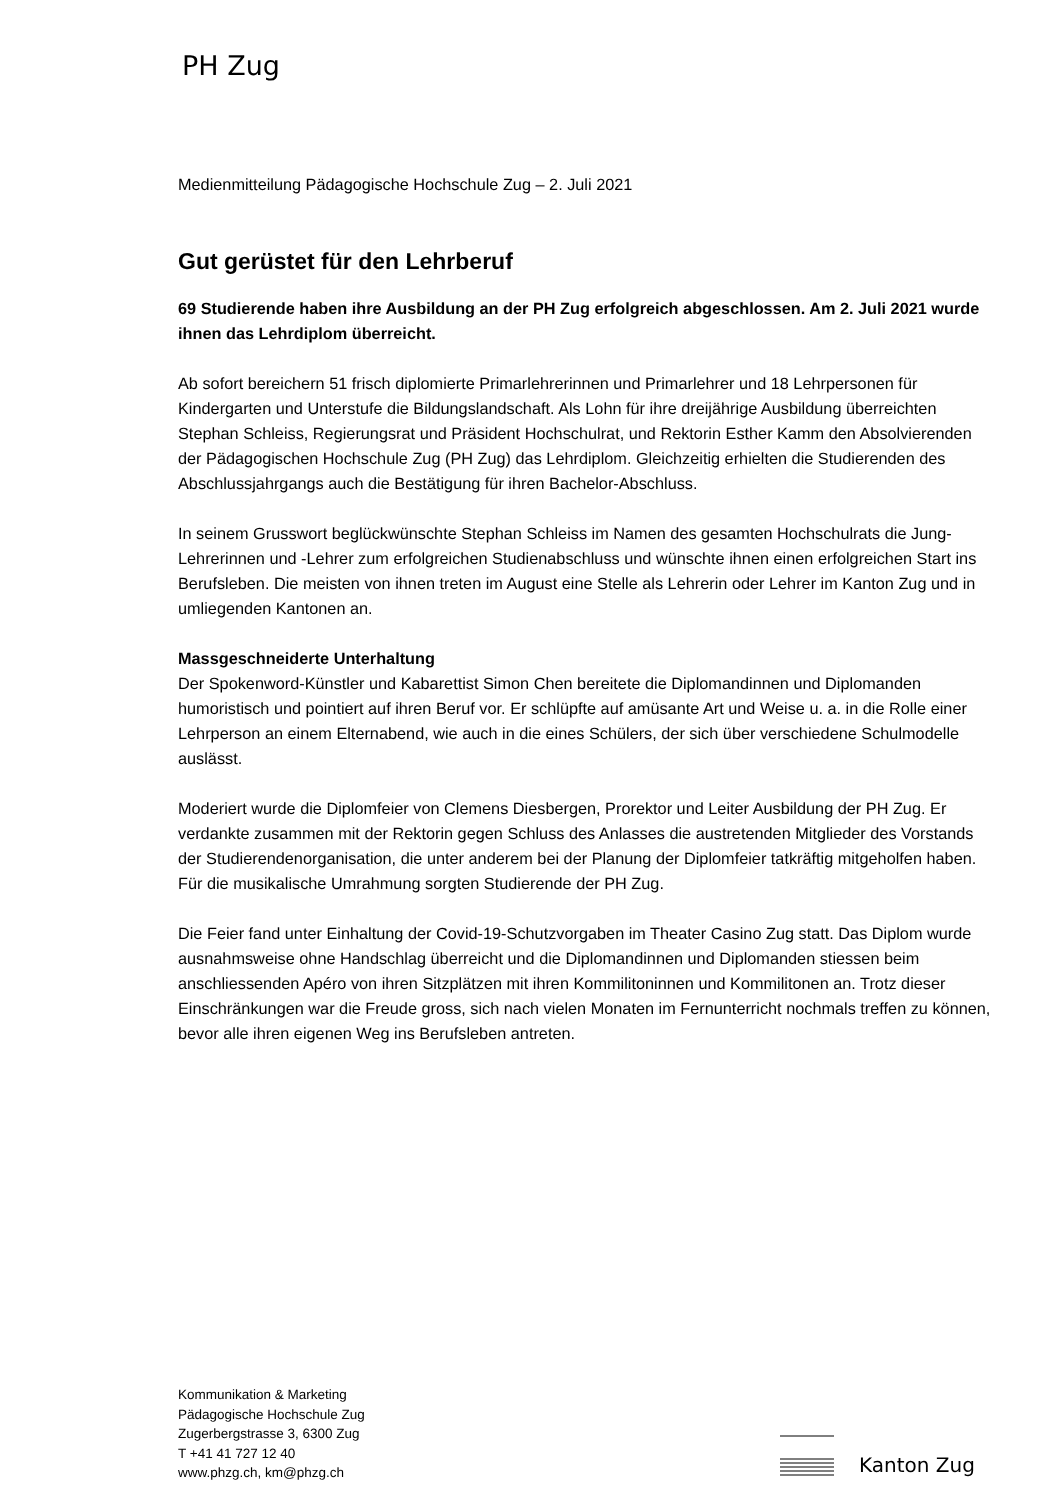PH Zug
Medienmitteilung Pädagogische Hochschule Zug – 2. Juli 2021
Gut gerüstet für den Lehrberuf
69 Studierende haben ihre Ausbildung an der PH Zug erfolgreich abgeschlossen. Am 2. Juli 2021 wurde ihnen das Lehrdiplom überreicht.
Ab sofort bereichern 51 frisch diplomierte Primarlehrerinnen und Primarlehrer und 18 Lehrpersonen für Kindergarten und Unterstufe die Bildungslandschaft. Als Lohn für ihre dreijährige Ausbildung überreichten Stephan Schleiss, Regierungsrat und Präsident Hochschulrat, und Rektorin Esther Kamm den Absolvierenden der Pädagogischen Hochschule Zug (PH Zug) das Lehrdiplom. Gleichzeitig erhielten die Studierenden des Abschlussjahrgangs auch die Bestätigung für ihren Bachelor-Abschluss.
In seinem Grusswort beglückwünschte Stephan Schleiss im Namen des gesamten Hochschulrats die Jung-Lehrerinnen und -Lehrer zum erfolgreichen Studienabschluss und wünschte ihnen einen erfolgreichen Start ins Berufsleben. Die meisten von ihnen treten im August eine Stelle als Lehrerin oder Lehrer im Kanton Zug und in umliegenden Kantonen an.
Massgeschneiderte Unterhaltung
Der Spokenword-Künstler und Kabarettist Simon Chen bereitete die Diplomandinnen und Diplomanden humoristisch und pointiert auf ihren Beruf vor. Er schlüpfte auf amüsante Art und Weise u. a. in die Rolle einer Lehrperson an einem Elternabend, wie auch in die eines Schülers, der sich über verschiedene Schulmodelle auslässt.
Moderiert wurde die Diplomfeier von Clemens Diesbergen, Prorektor und Leiter Ausbildung der PH Zug. Er verdankte zusammen mit der Rektorin gegen Schluss des Anlasses die austretenden Mitglieder des Vorstands der Studierendenorganisation, die unter anderem bei der Planung der Diplomfeier tatkräftig mitgeholfen haben. Für die musikalische Umrahmung sorgten Studierende der PH Zug.
Die Feier fand unter Einhaltung der Covid-19-Schutzvorgaben im Theater Casino Zug statt. Das Diplom wurde ausnahmsweise ohne Handschlag überreicht und die Diplomandinnen und Diplomanden stiessen beim anschliessenden Apéro von ihren Sitzplätzen mit ihren Kommilitoninnen und Kommilitonen an. Trotz dieser Einschränkungen war die Freude gross, sich nach vielen Monaten im Fernunterricht nochmals treffen zu können, bevor alle ihren eigenen Weg ins Berufsleben antreten.
Kommunikation & Marketing
Pädagogische Hochschule Zug
Zugerbergstrasse 3, 6300 Zug
T +41 41 727 12 40
www.phzg.ch, km@phzg.ch
Kanton Zug